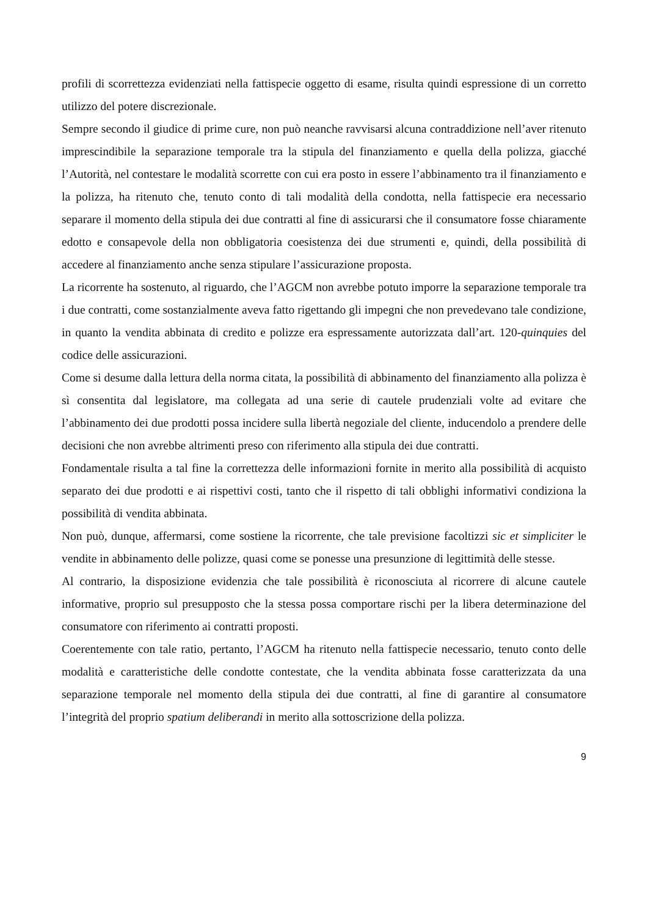profili di scorrettezza evidenziati nella fattispecie oggetto di esame, risulta quindi espressione di un corretto utilizzo del potere discrezionale.
Sempre secondo il giudice di prime cure, non può neanche ravvisarsi alcuna contraddizione nell’aver ritenuto imprescindibile la separazione temporale tra la stipula del finanziamento e quella della polizza, giacché l’Autorità, nel contestare le modalità scorrette con cui era posto in essere l’abbinamento tra il finanziamento e la polizza, ha ritenuto che, tenuto conto di tali modalità della condotta, nella fattispecie era necessario separare il momento della stipula dei due contratti al fine di assicurarsi che il consumatore fosse chiaramente edotto e consapevole della non obbligatoria coesistenza dei due strumenti e, quindi, della possibilità di accedere al finanziamento anche senza stipulare l’assicurazione proposta.
La ricorrente ha sostenuto, al riguardo, che l’AGCM non avrebbe potuto imporre la separazione temporale tra i due contratti, come sostanzialmente aveva fatto rigettando gli impegni che non prevedevano tale condizione, in quanto la vendita abbinata di credito e polizze era espressamente autorizzata dall’art. 120-quinquies del codice delle assicurazioni.
Come si desume dalla lettura della norma citata, la possibilità di abbinamento del finanziamento alla polizza è sì consentita dal legislatore, ma collegata ad una serie di cautele prudenziali volte ad evitare che l’abbinamento dei due prodotti possa incidere sulla libertà negoziale del cliente, inducendolo a prendere delle decisioni che non avrebbe altrimenti preso con riferimento alla stipula dei due contratti.
Fondamentale risulta a tal fine la correttezza delle informazioni fornite in merito alla possibilità di acquisto separato dei due prodotti e ai rispettivi costi, tanto che il rispetto di tali obblighi informativi condiziona la possibilità di vendita abbinata.
Non può, dunque, affermarsi, come sostiene la ricorrente, che tale previsione facoltizzi sic et simpliciter le vendite in abbinamento delle polizze, quasi come se ponesse una presunzione di legittimità delle stesse.
Al contrario, la disposizione evidenzia che tale possibilità è riconosciuta al ricorrere di alcune cautele informative, proprio sul presupposto che la stessa possa comportare rischi per la libera determinazione del consumatore con riferimento ai contratti proposti.
Coerentemente con tale ratio, pertanto, l’AGCM ha ritenuto nella fattispecie necessario, tenuto conto delle modalità e caratteristiche delle condotte contestate, che la vendita abbinata fosse caratterizzata da una separazione temporale nel momento della stipula dei due contratti, al fine di garantire al consumatore l’integrità del proprio spatium deliberandi in merito alla sottoscrizione della polizza.
9